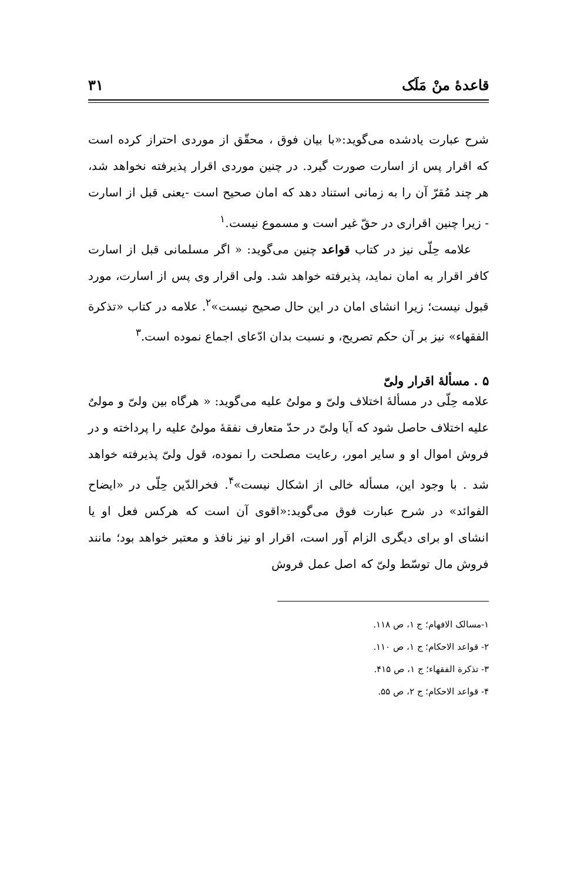قاعدهٔ منْ مَلَک ۳۱
شرح عبارت یادشده می‌گوید:«با بیان فوق ، محقّق از موردی احتراز کرده است که اقرار پس از اسارت صورت گیرد. در چنین موردی اقرار پذیرفته نخواهد شد، هر چند مُقرّ آن را به زمانی استناد دهد که امان صحیح است -یعنی قبل از اسارت - زیرا چنین اقراری در حقّ غیر است و مسموع نیست.<sup>۱</sup>
علامه حِلّی نیز در کتاب قواعد چنین می‌گوید: « اگر مسلمانی قبل از اسارت کافر اقرار به امان نماید، پذیرفته خواهد شد. ولی اقرار وی پس از اسارت، مورد قبول نیست؛ زیرا انشای امان در این حال صحیح نیست»<sup>۲</sup>. علامه در کتاب «تذکرة الفقهاء» نیز بر آن حکم تصریح، و نسبت بدان ادّعای اجماع نموده است.<sup>۳</sup>
۵ . مسألهٔ اقرار ولیّ
علامه حِلّی در مسألهٔ اختلاف ولیّ و مولیٌ علیه می‌گوید: « هرگاه بین ولیّ و مولیٌ علیه اختلاف حاصل شود که آیا ولیّ در حدّ متعارف نفقهٔ مولیٌ علیه را پرداخته و در فروش اموال او و سایر امور، رعایت مصلحت را نموده، قول ولیّ پذیرفته خواهد شد . با وجود این، مسأله خالی از اشکال نیست»<sup>۴</sup>. فخرالدّین حِلّی در «ایضاح الفوائد» در شرح عبارت فوق می‌گوید:«اقوی آن است که هرکس فعل او یا انشای او برای دیگری الزام آور است، اقرار او نیز نافذ و معتبر خواهد بود؛ مانند فروش مال توسّط ولیّ که اصل عمل فروش
۱-مسالک الافهام؛ ج ۱، ص ۱۱۸.
۲- قواعد الاحکام؛ ج ۱، ص ۱۱۰.
۳- تذکرة الفقهاء؛ ج ۱، ص ۴۱۵.
۴- قواعد الاحکام؛ ج ۲، ص ۵۵.